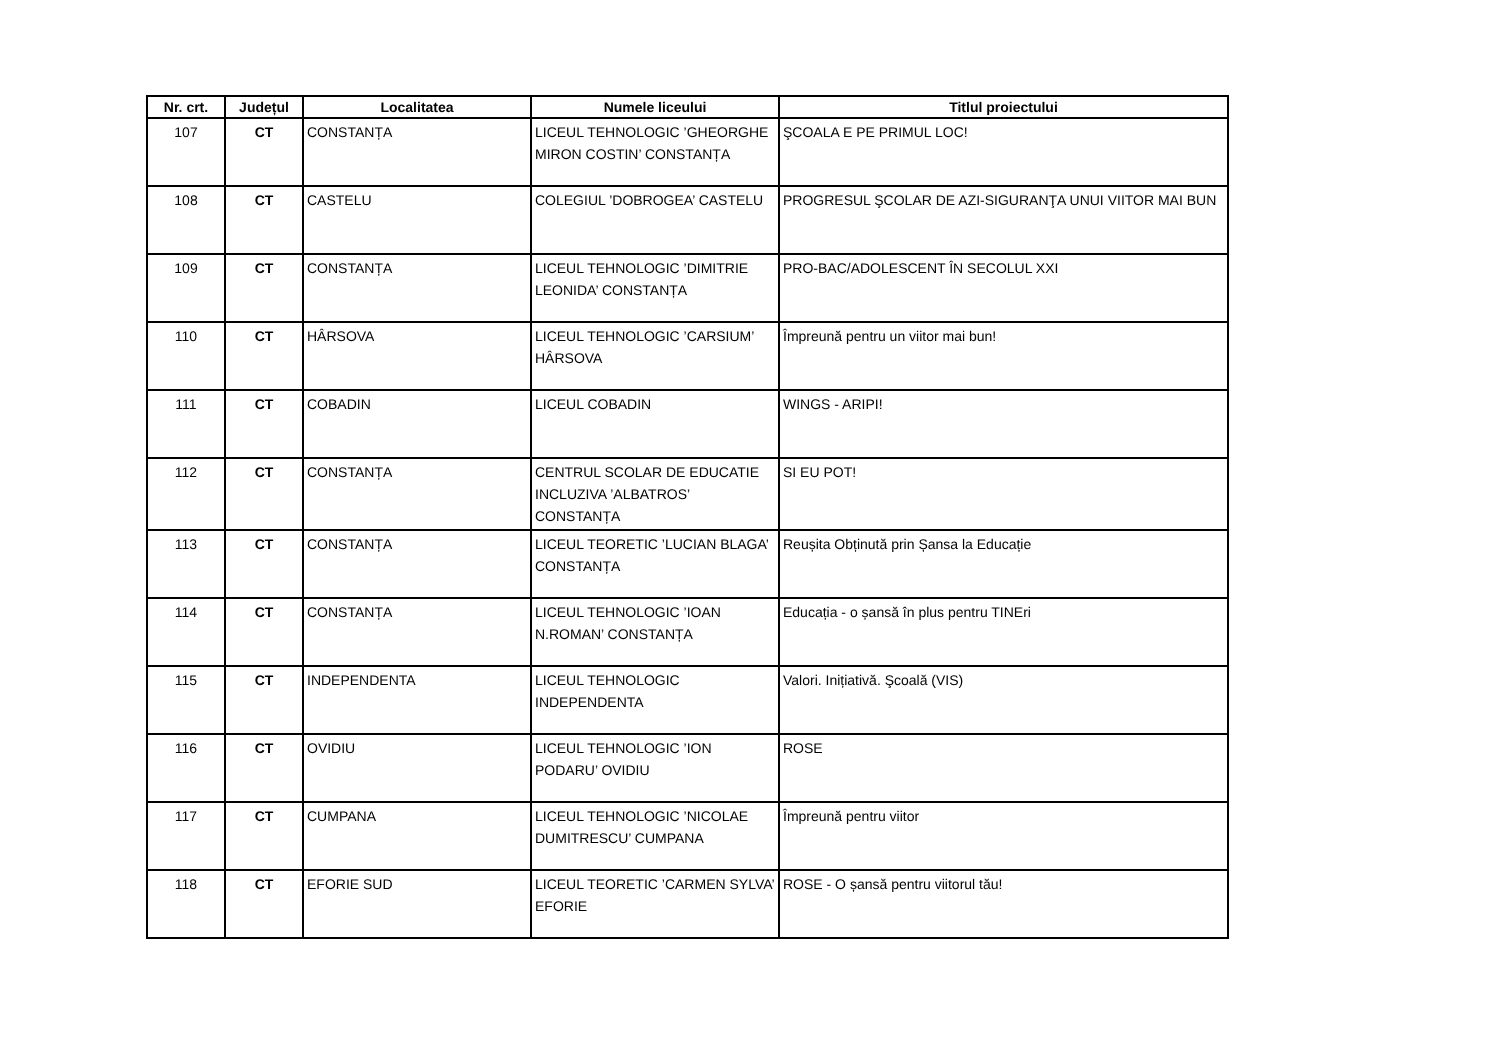| Nr. crt. | Județul | Localitatea | Numele liceului | Titlul proiectului |
| --- | --- | --- | --- | --- |
| 107 | CT | CONSTANȚA | LICEUL TEHNOLOGIC ’GHEORGHE MIRON COSTIN’ CONSTANȚA | ŞCOALA E PE PRIMUL LOC! |
| 108 | CT | CASTELU | COLEGIUL ’DOBROGEA’ CASTELU | PROGRESUL ŞCOLAR DE AZI-SIGURANŢA UNUI VIITOR MAI BUN |
| 109 | CT | CONSTANȚA | LICEUL TEHNOLOGIC ’DIMITRIE LEONIDA’ CONSTANȚA | PRO-BAC/ADOLESCENT ÎN SECOLUL XXI |
| 110 | CT | HÂRSOVA | LICEUL TEHNOLOGIC ’CARSIUM’ HÂRSOVA | Împreună pentru un viitor mai bun! |
| 111 | CT | COBADIN | LICEUL COBADIN | WINGS - ARIPI! |
| 112 | CT | CONSTANȚA | CENTRUL SCOLAR DE EDUCATIE INCLUZIVA ’ALBATROS’ CONSTANȚA | SI EU POT! |
| 113 | CT | CONSTANȚA | LICEUL TEORETIC ’LUCIAN BLAGA’ CONSTANȚA | Reușita Obținută prin Șansa la Educație |
| 114 | CT | CONSTANȚA | LICEUL TEHNOLOGIC ’IOAN N.ROMAN’ CONSTANȚA | Educația - o șansă în plus pentru TINEri |
| 115 | CT | INDEPENDENTA | LICEUL TEHNOLOGIC INDEPENDENTA | Valori. Inițiativă. Şcoală (VIS) |
| 116 | CT | OVIDIU | LICEUL TEHNOLOGIC ’ION PODARU’ OVIDIU | ROSE |
| 117 | CT | CUMPANA | LICEUL TEHNOLOGIC ’NICOLAE DUMITRESCU’ CUMPANA | Împreună pentru viitor |
| 118 | CT | EFORIE SUD | LICEUL TEORETIC ’CARMEN SYLVA’ EFORIE | ROSE - O șansă pentru viitorul tău! |